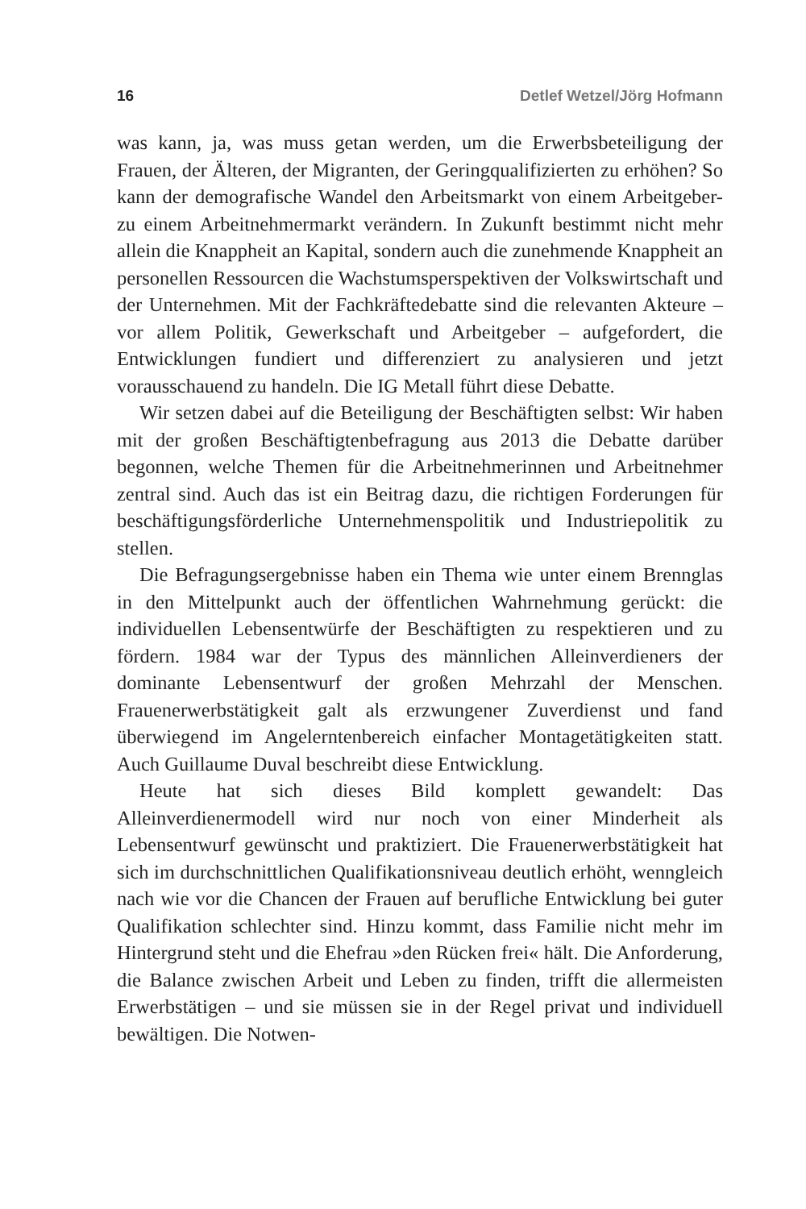16 Detlef Wetzel/Jörg Hofmann
was kann, ja, was muss getan werden, um die Erwerbsbeteiligung der Frauen, der Älteren, der Migranten, der Geringqualifizierten zu erhöhen? So kann der demografische Wandel den Arbeitsmarkt von einem Arbeitgeber- zu einem Arbeitnehmermarkt verändern. In Zukunft bestimmt nicht mehr allein die Knappheit an Kapital, sondern auch die zunehmende Knappheit an personellen Ressourcen die Wachstumsperspektiven der Volkswirtschaft und der Unternehmen. Mit der Fachkräftedebatte sind die relevanten Akteure – vor allem Politik, Gewerkschaft und Arbeitgeber – aufgefordert, die Entwicklungen fundiert und differenziert zu analysieren und jetzt vorausschauend zu handeln. Die IG Metall führt diese Debatte.
Wir setzen dabei auf die Beteiligung der Beschäftigten selbst: Wir haben mit der großen Beschäftigtenbefragung aus 2013 die Debatte darüber begonnen, welche Themen für die Arbeitnehmerinnen und Arbeitnehmer zentral sind. Auch das ist ein Beitrag dazu, die richtigen Forderungen für beschäftigungsförderliche Unternehmenspolitik und Industriepolitik zu stellen.
Die Befragungsergebnisse haben ein Thema wie unter einem Brennglas in den Mittelpunkt auch der öffentlichen Wahrnehmung gerückt: die individuellen Lebensentwürfe der Beschäftigten zu respektieren und zu fördern. 1984 war der Typus des männlichen Alleinverdieners der dominante Lebensentwurf der großen Mehrzahl der Menschen. Frauenerwerbstätigkeit galt als erzwungener Zuverdienst und fand überwiegend im Angelerntenbereich einfacher Montagetätigkeiten statt. Auch Guillaume Duval beschreibt diese Entwicklung.
Heute hat sich dieses Bild komplett gewandelt: Das Alleinverdienermodell wird nur noch von einer Minderheit als Lebensentwurf gewünscht und praktiziert. Die Frauenerwerbstätigkeit hat sich im durchschnittlichen Qualifikationsniveau deutlich erhöht, wenngleich nach wie vor die Chancen der Frauen auf berufliche Entwicklung bei guter Qualifikation schlechter sind. Hinzu kommt, dass Familie nicht mehr im Hintergrund steht und die Ehefrau »den Rücken frei« hält. Die Anforderung, die Balance zwischen Arbeit und Leben zu finden, trifft die allermeisten Erwerbstätigen – und sie müssen sie in der Regel privat und individuell bewältigen. Die Notwen-